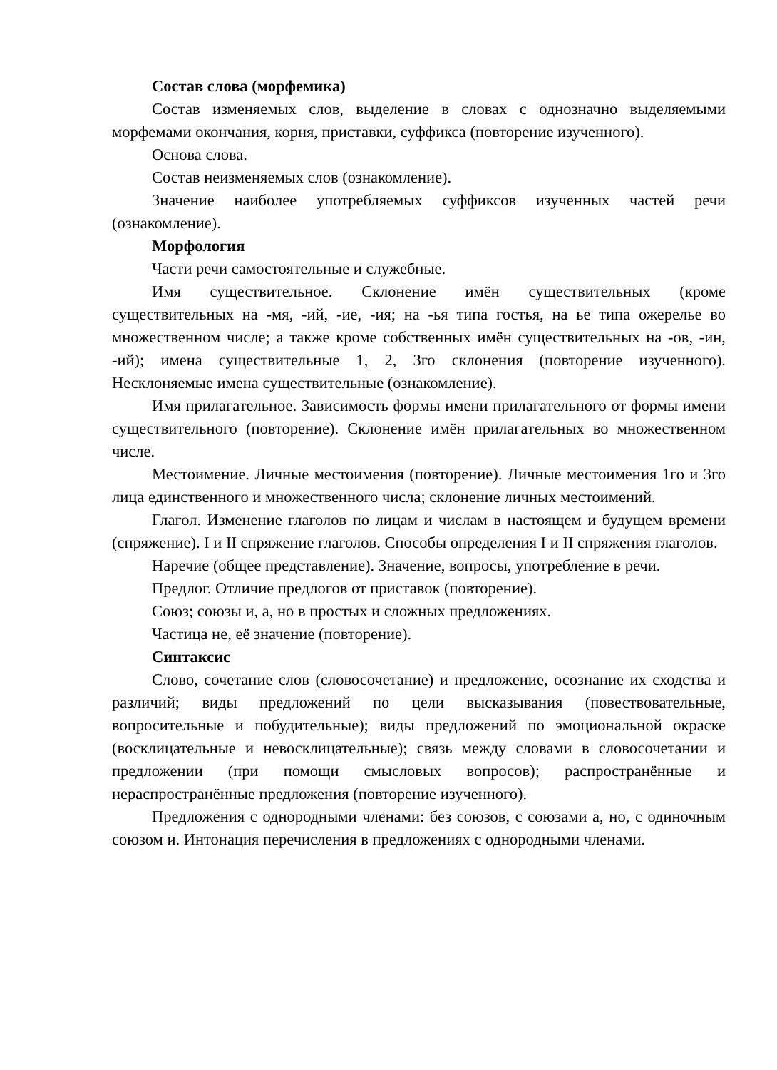Состав слова (морфемика)
Состав изменяемых слов, выделение в словах с однозначно выделяемыми морфемами окончания, корня, приставки, суффикса (повторение изученного).
Основа слова.
Состав неизменяемых слов (ознакомление).
Значение наиболее употребляемых суффиксов изученных частей речи (ознакомление).
Морфология
Части речи самостоятельные и служебные.
Имя существительное. Склонение имён существительных (кроме существительных на -мя, -ий, -ие, -ия; на -ья типа гостья, на ье типа ожерелье во множественном числе; а также кроме собственных имён существительных на -ов, -ин, -ий); имена существительные 1, 2, 3го склонения (повторение изученного). Несклоняемые имена существительные (ознакомление).
Имя прилагательное. Зависимость формы имени прилагательного от формы имени существительного (повторение). Склонение имён прилагательных во множественном числе.
Местоимение. Личные местоимения (повторение). Личные местоимения 1го и 3го лица единственного и множественного числа; склонение личных местоимений.
Глагол. Изменение глаголов по лицам и числам в настоящем и будущем времени (спряжение). I и II спряжение глаголов. Способы определения I и II спряжения глаголов.
Наречие (общее представление). Значение, вопросы, употребление в речи.
Предлог. Отличие предлогов от приставок (повторение).
Союз; союзы и, а, но в простых и сложных предложениях.
Частица не, её значение (повторение).
Синтаксис
Слово, сочетание слов (словосочетание) и предложение, осознание их сходства и различий; виды предложений по цели высказывания (повествовательные, вопросительные и побудительные); виды предложений по эмоциональной окраске (восклицательные и невосклицательные); связь между словами в словосочетании и предложении (при помощи смысловых вопросов); распространённые и нераспространённые предложения (повторение изученного).
Предложения с однородными членами: без союзов, с союзами а, но, с одиночным союзом и. Интонация перечисления в предложениях с однородными членами.